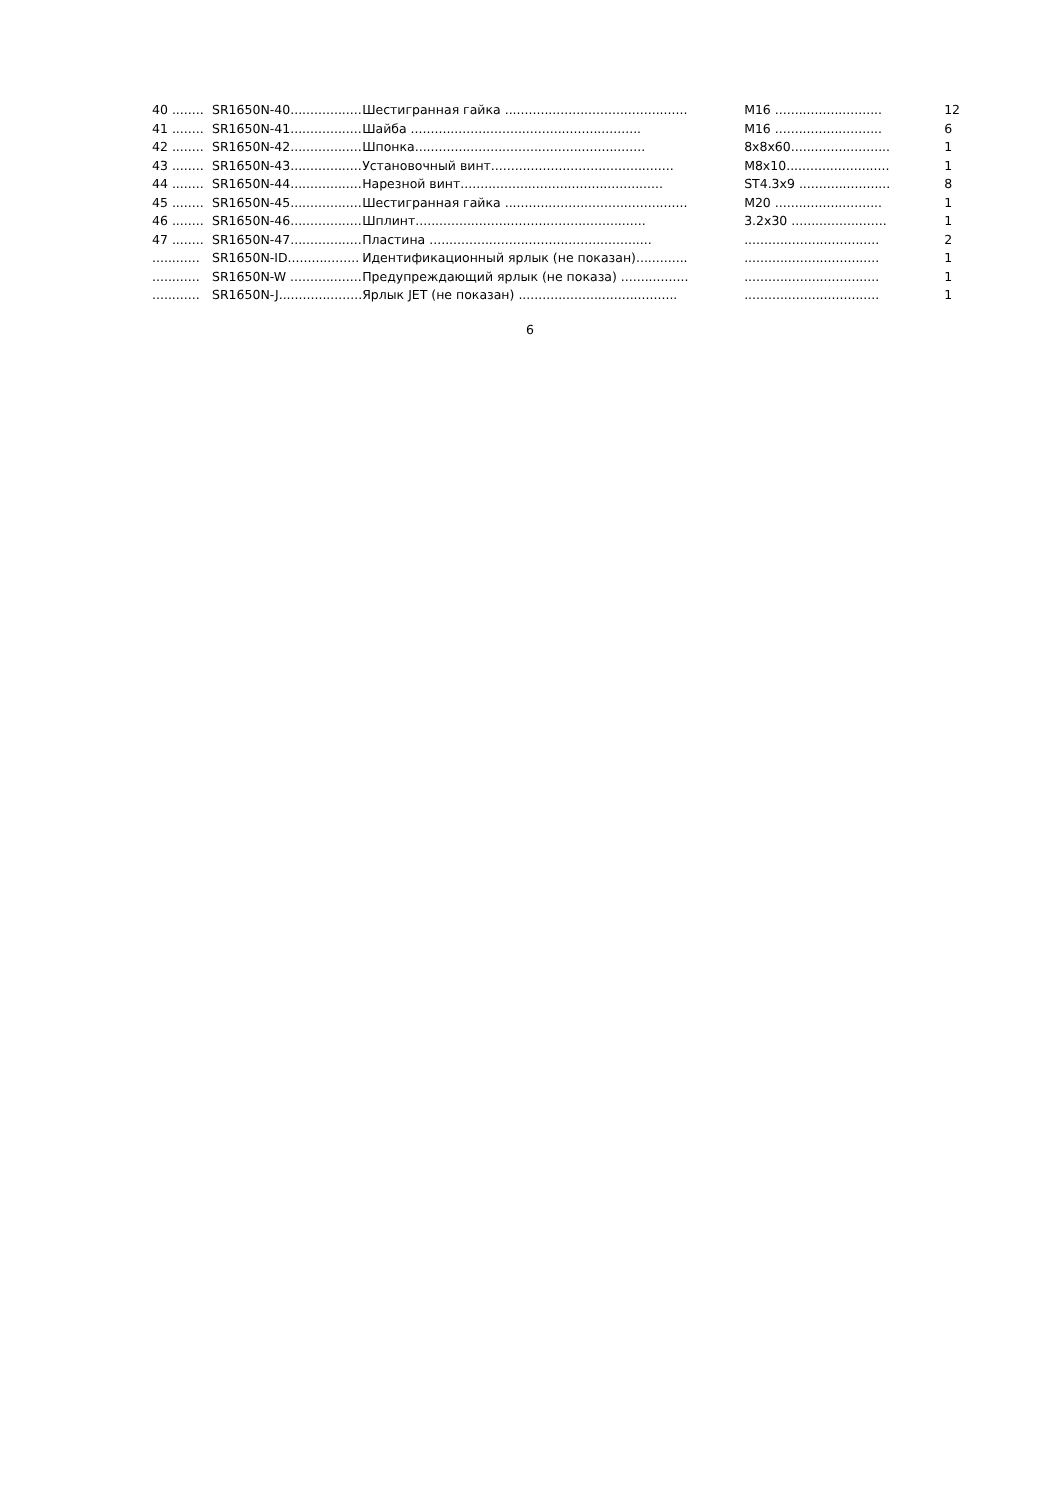| 40 ........ | SR1650N-40.................. | Шестигранная гайка .............................................. | M16 ........................... | 12 |
| 41 ........ | SR1650N-41.................. | Шайба .......................................................... | M16 ........................... | 6 |
| 42 ........ | SR1650N-42.................. | Шпонка.......................................................... | 8x8x60......................... | 1 |
| 43 ........ | SR1650N-43.................. | Установочный винт.............................................. | M8x10.......................... | 1 |
| 44 ........ | SR1650N-44.................. | Нарезной винт................................................... | ST4.3x9 ....................... | 8 |
| 45 ........ | SR1650N-45.................. | Шестигранная гайка .............................................. | M20 ........................... | 1 |
| 46 ........ | SR1650N-46.................. | Шплинт.......................................................... | 3.2x30 ........................ | 1 |
| 47 ........ | SR1650N-47.................. | Пластина ........................................................ | .................................. | 2 |
| ............ | SR1650N-ID.................. | Идентификационный ярлык (не показан)............. | .................................. | 1 |
| ............ | SR1650N-W .................. | Предупреждающий ярлык (не показа) ................. | .................................. | 1 |
| ............ | SR1650N-J..................... | Ярлык JET (не показан) ........................................ | .................................. | 1 |
6